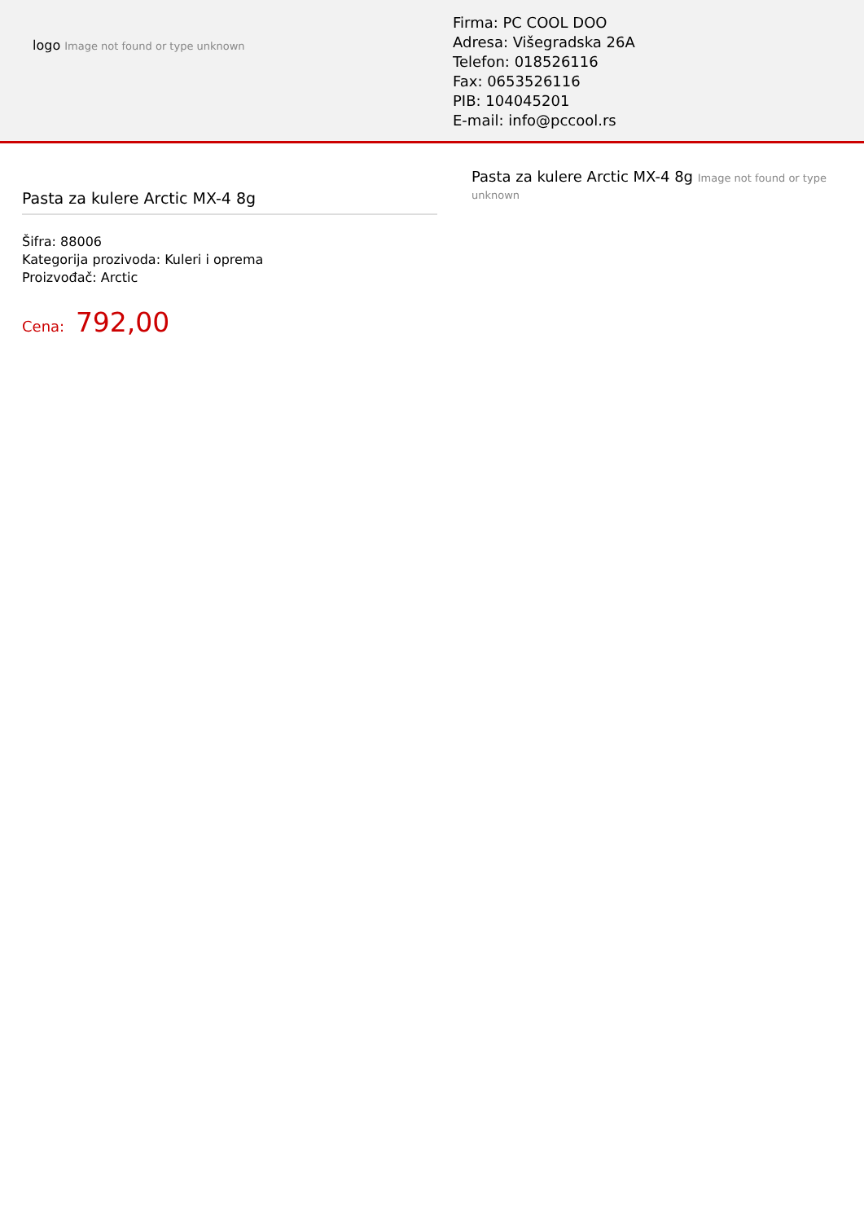logo Image not found or type unknown
Firma: PC COOL DOO
Adresa: Višegradska 26A
Telefon: 018526116
Fax: 0653526116
PIB: 104045201
E-mail: info@pccool.rs
Pasta za kulere Arctic MX-4 8g
Šifra: 88006
Kategorija prozivoda: Kuleri i oprema
Proizvođač: Arctic
Cena: 792,00
Pasta za kulere Arctic MX-4 8g Image not found or type unknown